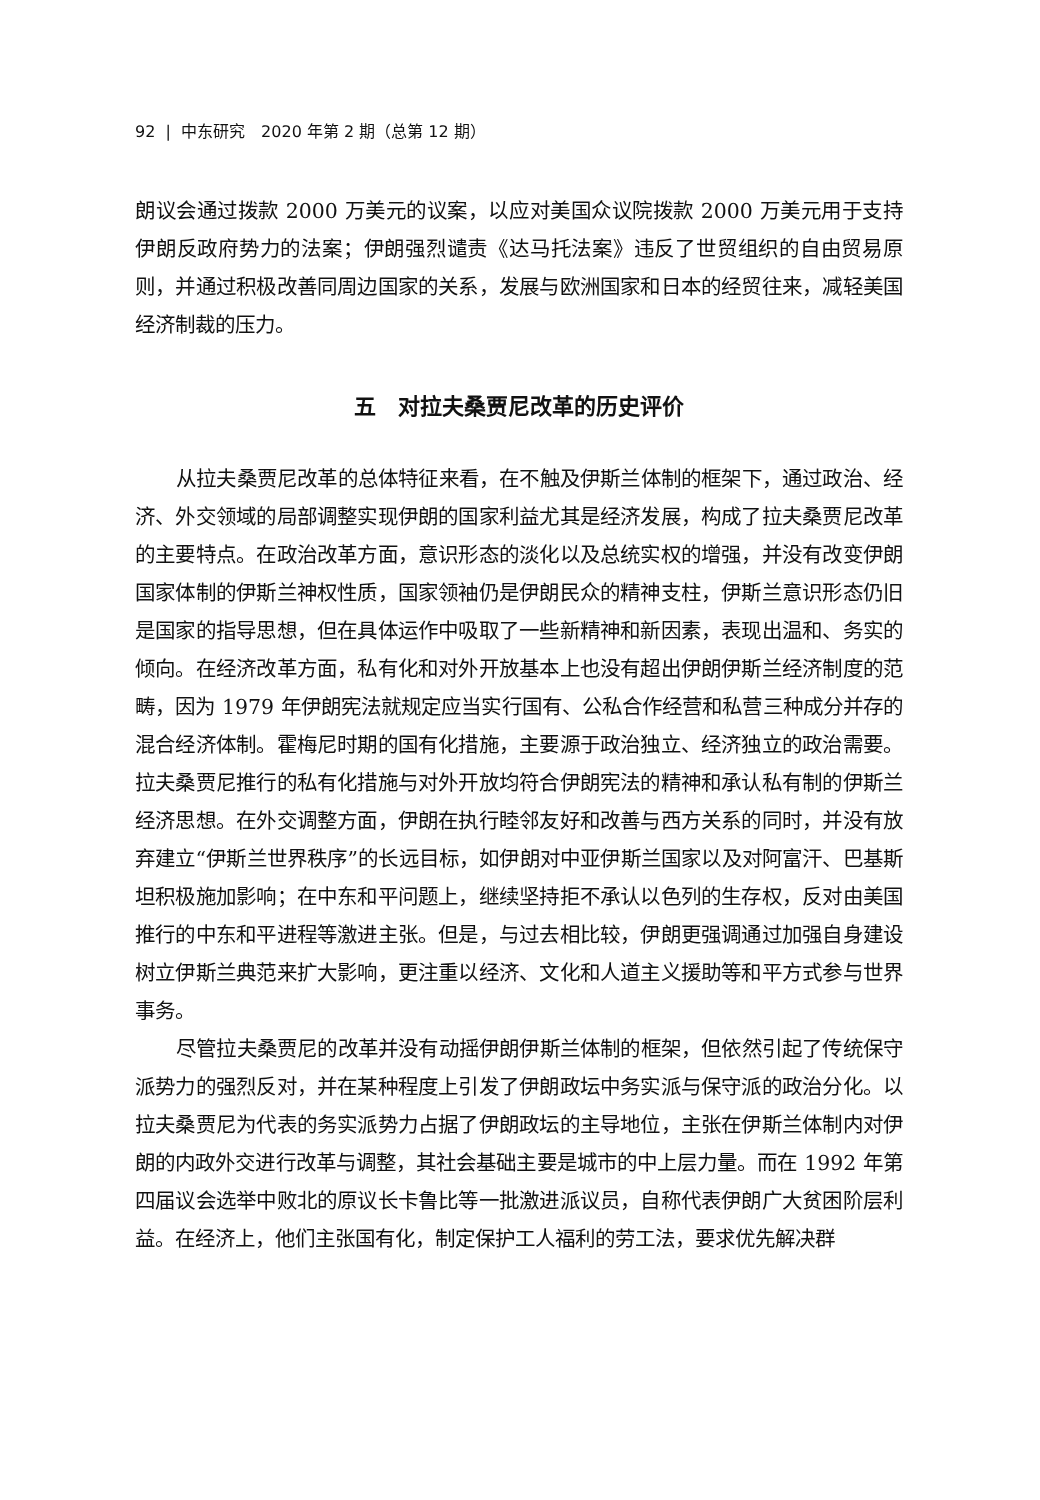92 | 中东研究　2020 年第 2 期（总第 12 期）
朗议会通过拨款 2000 万美元的议案，以应对美国众议院拨款 2000 万美元用于支持伊朗反政府势力的法案；伊朗强烈谴责《达马托法案》违反了世贸组织的自由贸易原则，并通过积极改善同周边国家的关系，发展与欧洲国家和日本的经贸往来，减轻美国经济制裁的压力。
五　对拉夫桑贾尼改革的历史评价
从拉夫桑贾尼改革的总体特征来看，在不触及伊斯兰体制的框架下，通过政治、经济、外交领域的局部调整实现伊朗的国家利益尤其是经济发展，构成了拉夫桑贾尼改革的主要特点。在政治改革方面，意识形态的淡化以及总统实权的增强，并没有改变伊朗国家体制的伊斯兰神权性质，国家领袖仍是伊朗民众的精神支柱，伊斯兰意识形态仍旧是国家的指导思想，但在具体运作中吸取了一些新精神和新因素，表现出温和、务实的倾向。在经济改革方面，私有化和对外开放基本上也没有超出伊朗伊斯兰经济制度的范畴，因为 1979 年伊朗宪法就规定应当实行国有、公私合作经营和私营三种成分并存的混合经济体制。霍梅尼时期的国有化措施，主要源于政治独立、经济独立的政治需要。拉夫桑贾尼推行的私有化措施与对外开放均符合伊朗宪法的精神和承认私有制的伊斯兰经济思想。在外交调整方面，伊朗在执行睦邻友好和改善与西方关系的同时，并没有放弃建立“伊斯兰世界秩序”的长远目标，如伊朗对中亚伊斯兰国家以及对阿富汗、巴基斯坦积极施加影响；在中东和平问题上，继续坚持拒不承认以色列的生存权，反对由美国推行的中东和平进程等激进主张。但是，与过去相比较，伊朗更强调通过加强自身建设树立伊斯兰典范来扩大影响，更注重以经济、文化和人道主义援助等和平方式参与世界事务。
尽管拉夫桑贾尼的改革并没有动摇伊朗伊斯兰体制的框架，但依然引起了传统保守派势力的强烈反对，并在某种程度上引发了伊朗政坛中务实派与保守派的政治分化。以拉夫桑贾尼为代表的务实派势力占据了伊朗政坛的主导地位，主张在伊斯兰体制内对伊朗的内政外交进行改革与调整，其社会基础主要是城市的中上层力量。而在 1992 年第四届议会选举中败北的原议长卡鲁比等一批激进派议员，自称代表伊朗广大贫困阶层利益。在经济上，他们主张国有化，制定保护工人福利的劳工法，要求优先解决群